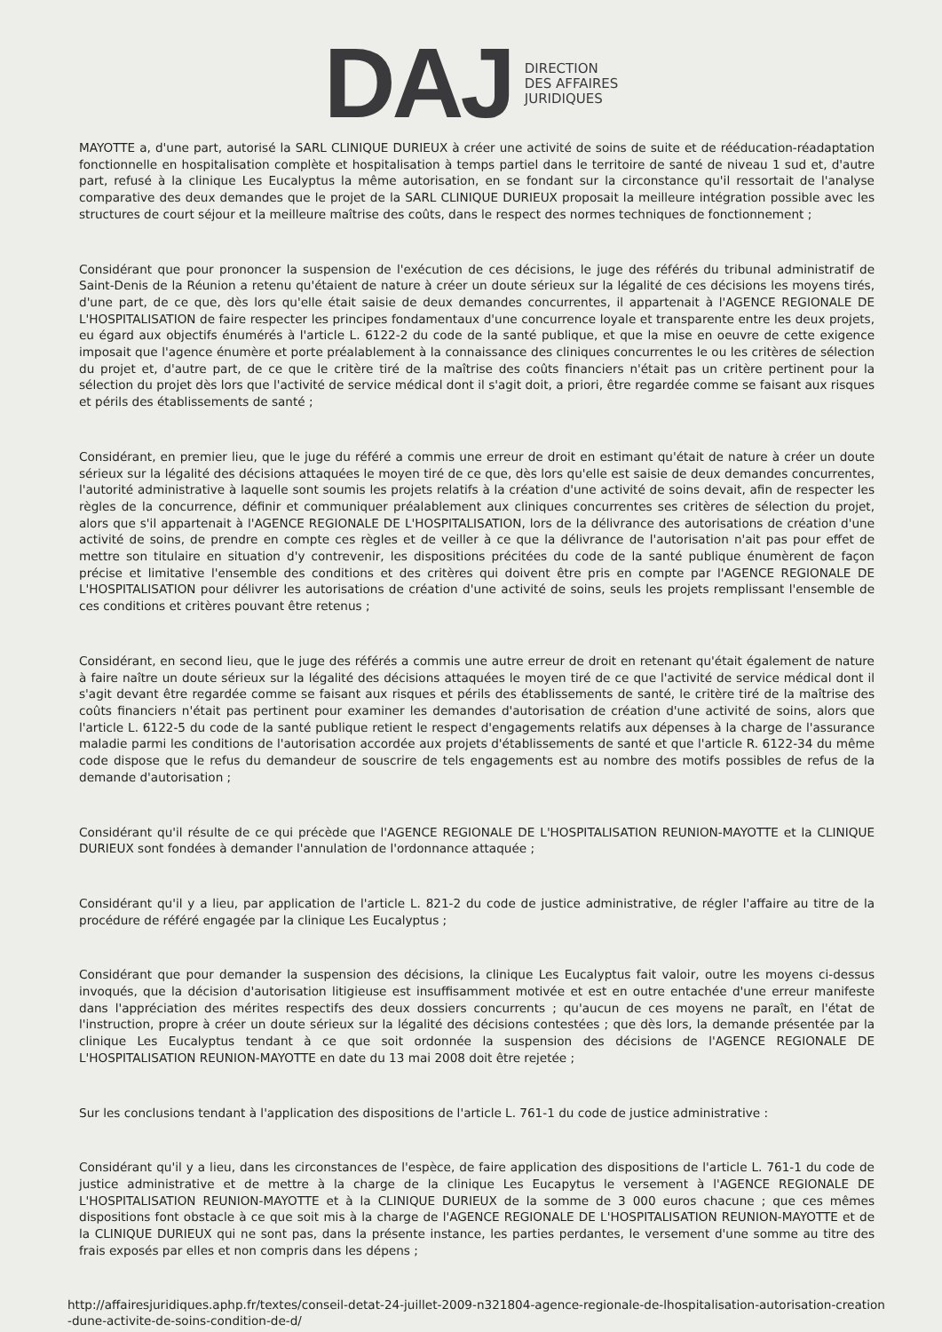DAJ
DIRECTION
DES AFFAIRES
JURIDIQUES
MAYOTTE a, d'une part, autorisé la SARL CLINIQUE DURIEUX à créer une activité de soins de suite et de rééducation-réadaptation fonctionnelle en hospitalisation complète et hospitalisation à temps partiel dans le territoire de santé de niveau 1 sud et, d'autre part, refusé à la clinique Les Eucalyptus la même autorisation, en se fondant sur la circonstance qu'il ressortait de l'analyse comparative des deux demandes que le projet de la SARL CLINIQUE DURIEUX proposait la meilleure intégration possible avec les structures de court séjour et la meilleure maîtrise des coûts, dans le respect des normes techniques de fonctionnement ;
Considérant que pour prononcer la suspension de l'exécution de ces décisions, le juge des référés du tribunal administratif de Saint-Denis de la Réunion a retenu qu'étaient de nature à créer un doute sérieux sur la légalité de ces décisions les moyens tirés, d'une part, de ce que, dès lors qu'elle était saisie de deux demandes concurrentes, il appartenait à l'AGENCE REGIONALE DE L'HOSPITALISATION de faire respecter les principes fondamentaux d'une concurrence loyale et transparente entre les deux projets, eu égard aux objectifs énumérés à l'article L. 6122-2 du code de la santé publique, et que la mise en oeuvre de cette exigence imposait que l'agence énumère et porte préalablement à la connaissance des cliniques concurrentes le ou les critères de sélection du projet et, d'autre part, de ce que le critère tiré de la maîtrise des coûts financiers n'était pas un critère pertinent pour la sélection du projet dès lors que l'activité de service médical dont il s'agit doit, a priori, être regardée comme se faisant aux risques et périls des établissements de santé ;
Considérant, en premier lieu, que le juge du référé a commis une erreur de droit en estimant qu'était de nature à créer un doute sérieux sur la légalité des décisions attaquées le moyen tiré de ce que, dès lors qu'elle est saisie de deux demandes concurrentes, l'autorité administrative à laquelle sont soumis les projets relatifs à la création d'une activité de soins devait, afin de respecter les règles de la concurrence, définir et communiquer préalablement aux cliniques concurrentes ses critères de sélection du projet, alors que s'il appartenait à l'AGENCE REGIONALE DE L'HOSPITALISATION, lors de la délivrance des autorisations de création d'une activité de soins, de prendre en compte ces règles et de veiller à ce que la délivrance de l'autorisation n'ait pas pour effet de mettre son titulaire en situation d'y contrevenir, les dispositions précitées du code de la santé publique énumèrent de façon précise et limitative l'ensemble des conditions et des critères qui doivent être pris en compte par l'AGENCE REGIONALE DE L'HOSPITALISATION pour délivrer les autorisations de création d'une activité de soins, seuls les projets remplissant l'ensemble de ces conditions et critères pouvant être retenus ;
Considérant, en second lieu, que le juge des référés a commis une autre erreur de droit en retenant qu'était également de nature à faire naître un doute sérieux sur la légalité des décisions attaquées le moyen tiré de ce que l'activité de service médical dont il s'agit devant être regardée comme se faisant aux risques et périls des établissements de santé, le critère tiré de la maîtrise des coûts financiers n'était pas pertinent pour examiner les demandes d'autorisation de création d'une activité de soins, alors que l'article L. 6122-5 du code de la santé publique retient le respect d'engagements relatifs aux dépenses à la charge de l'assurance maladie parmi les conditions de l'autorisation accordée aux projets d'établissements de santé et que l'article R. 6122-34 du même code dispose que le refus du demandeur de souscrire de tels engagements est au nombre des motifs possibles de refus de la demande d'autorisation ;
Considérant qu'il résulte de ce qui précède que l'AGENCE REGIONALE DE L'HOSPITALISATION REUNION-MAYOTTE et la CLINIQUE DURIEUX sont fondées à demander l'annulation de l'ordonnance attaquée ;
Considérant qu'il y a lieu, par application de l'article L. 821-2 du code de justice administrative, de régler l'affaire au titre de la procédure de référé engagée par la clinique Les Eucalyptus ;
Considérant que pour demander la suspension des décisions, la clinique Les Eucalyptus fait valoir, outre les moyens ci-dessus invoqués, que la décision d'autorisation litigieuse est insuffisamment motivée et est en outre entachée d'une erreur manifeste dans l'appréciation des mérites respectifs des deux dossiers concurrents ; qu'aucun de ces moyens ne paraît, en l'état de l'instruction, propre à créer un doute sérieux sur la légalité des décisions contestées ; que dès lors, la demande présentée par la clinique Les Eucalyptus tendant à ce que soit ordonnée la suspension des décisions de l'AGENCE REGIONALE DE L'HOSPITALISATION REUNION-MAYOTTE en date du 13 mai 2008 doit être rejetée ;
Sur les conclusions tendant à l'application des dispositions de l'article L. 761-1 du code de justice administrative :
Considérant qu'il y a lieu, dans les circonstances de l'espèce, de faire application des dispositions de l'article L. 761-1 du code de justice administrative et de mettre à la charge de la clinique Les Eucapytus le versement à l'AGENCE REGIONALE DE L'HOSPITALISATION REUNION-MAYOTTE et à la CLINIQUE DURIEUX de la somme de 3 000 euros chacune ; que ces mêmes dispositions font obstacle à ce que soit mis à la charge de l'AGENCE REGIONALE DE L'HOSPITALISATION REUNION-MAYOTTE et de la CLINIQUE DURIEUX qui ne sont pas, dans la présente instance, les parties perdantes, le versement d'une somme au titre des frais exposés par elles et non compris dans les dépens ;
http://affairesjuridiques.aphp.fr/textes/conseil-detat-24-juillet-2009-n321804-agence-regionale-de-lhospitalisation-autorisation-creation-dune-activite-de-soins-condition-de-d/